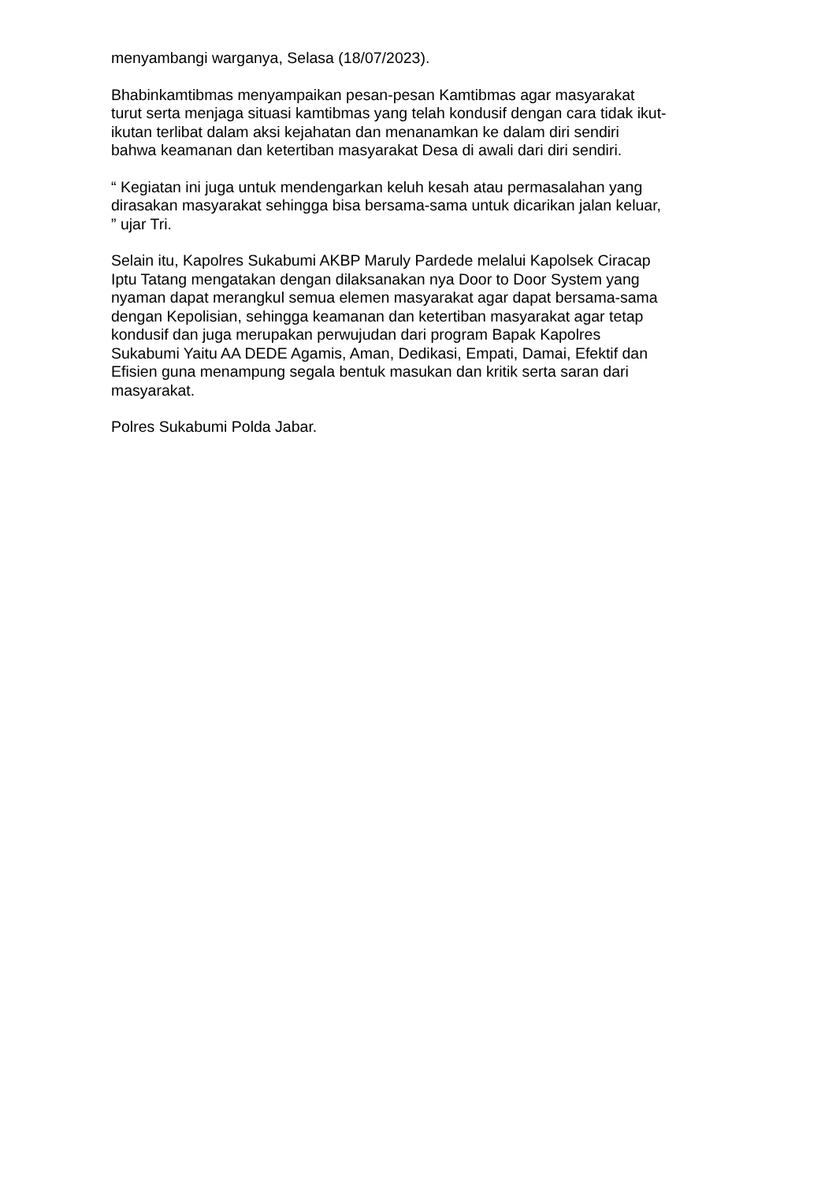menyambangi warganya, Selasa (18/07/2023).
Bhabinkamtibmas menyampaikan pesan-pesan Kamtibmas agar masyarakat
turut serta menjaga situasi kamtibmas yang telah kondusif dengan cara tidak ikut-
ikutan terlibat dalam aksi kejahatan dan menanamkan ke dalam diri sendiri
bahwa keamanan dan ketertiban masyarakat Desa di awali dari diri sendiri.
“ Kegiatan ini juga untuk mendengarkan keluh kesah atau permasalahan yang
dirasakan masyarakat sehingga bisa bersama-sama untuk dicarikan jalan keluar,
” ujar Tri.
Selain itu, Kapolres Sukabumi AKBP Maruly Pardede melalui Kapolsek Ciracap
Iptu Tatang mengatakan dengan dilaksanakan nya Door to Door System yang
nyaman dapat merangkul semua elemen masyarakat agar dapat bersama-sama
dengan Kepolisian, sehingga keamanan dan ketertiban masyarakat agar tetap
kondusif dan juga merupakan perwujudan dari program Bapak Kapolres
Sukabumi Yaitu AA DEDE Agamis, Aman, Dedikasi, Empati, Damai, Efektif dan
Efisien guna menampung segala bentuk masukan dan kritik serta saran dari
masyarakat.
Polres Sukabumi Polda Jabar.